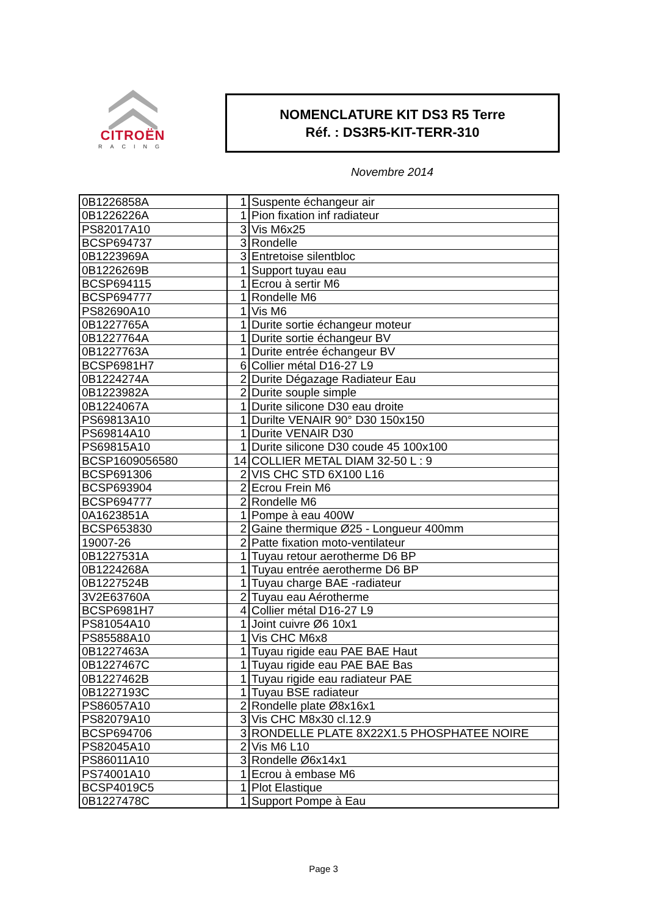CITROËN
RACING
NOMENCLATURE KIT DS3 R5 Terre
Réf. : DS3R5-KIT-TERR-310
Novembre 2014
| 0B1226858A | 1 | Suspente échangeur air |
| 0B1226226A | 1 | Pion fixation inf radiateur |
| PS82017A10 | 3 | Vis M6x25 |
| BCSP694737 | 3 | Rondelle |
| 0B1223969A | 3 | Entretoise silentbloc |
| 0B1226269B | 1 | Support tuyau eau |
| BCSP694115 | 1 | Ecrou à sertir M6 |
| BCSP694777 | 1 | Rondelle M6 |
| PS82690A10 | 1 | Vis M6 |
| 0B1227765A | 1 | Durite sortie échangeur moteur |
| 0B1227764A | 1 | Durite sortie échangeur BV |
| 0B1227763A | 1 | Durite entrée échangeur BV |
| BCSP6981H7 | 6 | Collier métal D16-27 L9 |
| 0B1224274A | 2 | Durite Dégazage Radiateur Eau |
| 0B1223982A | 2 | Durite souple simple |
| 0B1224067A | 1 | Durite silicone D30 eau droite |
| PS69813A10 | 1 | Durilte VENAIR 90° D30 150x150 |
| PS69814A10 | 1 | Durite VENAIR D30 |
| PS69815A10 | 1 | Durite silicone D30 coude 45 100x100 |
| BCSP1609056580 | 14 | COLLIER METAL DIAM 32-50 L : 9 |
| BCSP691306 | 2 | VIS CHC STD 6X100 L16 |
| BCSP693904 | 2 | Ecrou Frein M6 |
| BCSP694777 | 2 | Rondelle M6 |
| 0A1623851A | 1 | Pompe à eau 400W |
| BCSP653830 | 2 | Gaine thermique Ø25 - Longueur 400mm |
| 19007-26 | 2 | Patte fixation moto-ventilateur |
| 0B1227531A | 1 | Tuyau retour aerotherme D6 BP |
| 0B1224268A | 1 | Tuyau entrée aerotherme D6 BP |
| 0B1227524B | 1 | Tuyau charge BAE -radiateur |
| 3V2E63760A | 2 | Tuyau eau Aérotherme |
| BCSP6981H7 | 4 | Collier métal D16-27 L9 |
| PS81054A10 | 1 | Joint cuivre Ø6 10x1 |
| PS85588A10 | 1 | Vis CHC M6x8 |
| 0B1227463A | 1 | Tuyau rigide eau PAE BAE Haut |
| 0B1227467C | 1 | Tuyau rigide eau PAE BAE Bas |
| 0B1227462B | 1 | Tuyau rigide eau radiateur PAE |
| 0B1227193C | 1 | Tuyau BSE radiateur |
| PS86057A10 | 2 | Rondelle plate Ø8x16x1 |
| PS82079A10 | 3 | Vis CHC M8x30 cl.12.9 |
| BCSP694706 | 3 | RONDELLE PLATE 8X22X1.5 PHOSPHATEE NOIRE |
| PS82045A10 | 2 | Vis M6 L10 |
| PS86011A10 | 3 | Rondelle Ø6x14x1 |
| PS74001A10 | 1 | Ecrou à embase M6 |
| BCSP4019C5 | 1 | Plot Elastique |
| 0B1227478C | 1 | Support Pompe à Eau |
Page 3